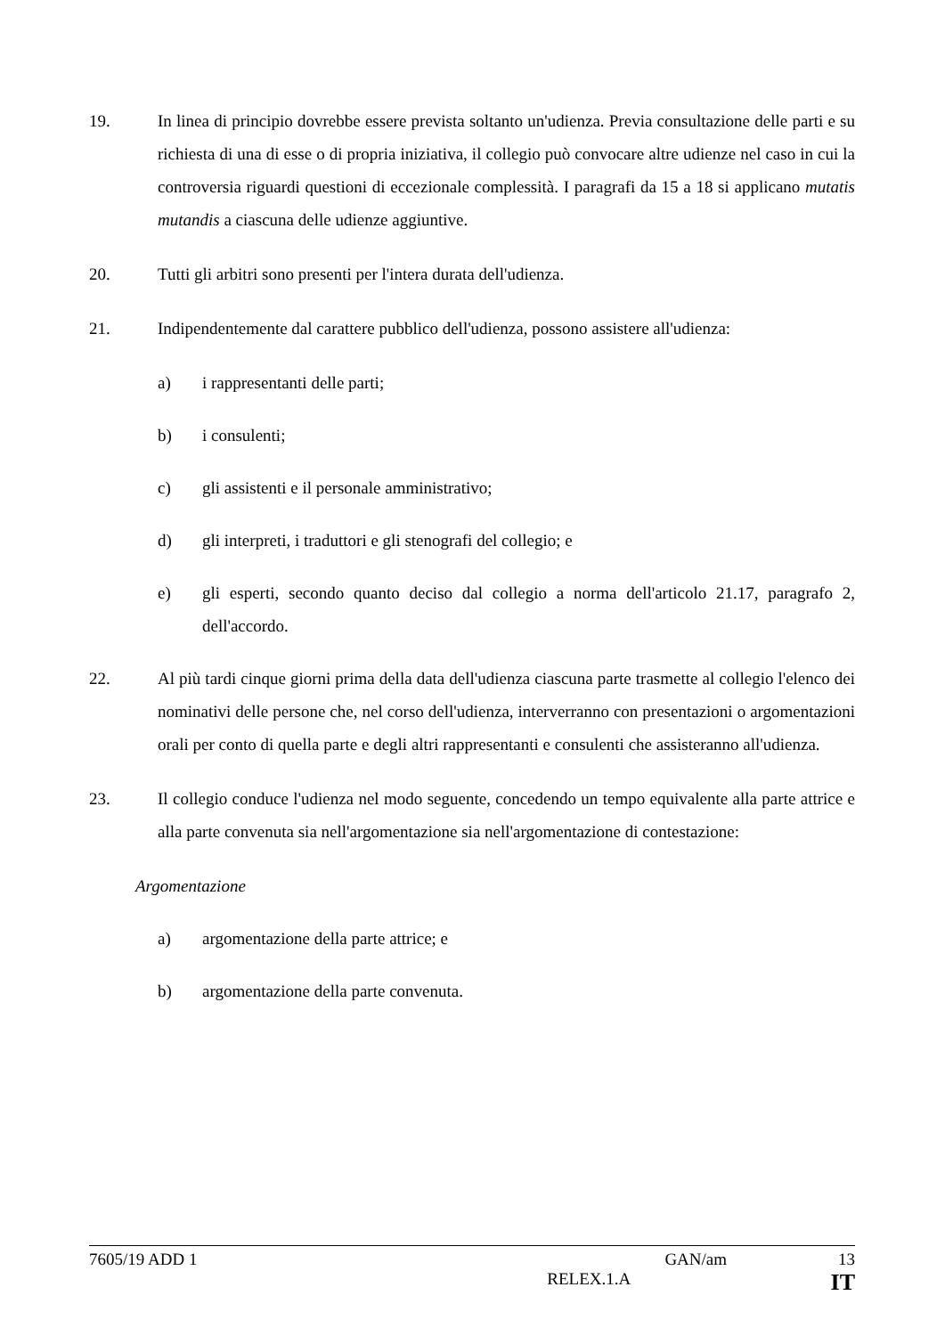19. In linea di principio dovrebbe essere prevista soltanto un'udienza. Previa consultazione delle parti e su richiesta di una di esse o di propria iniziativa, il collegio può convocare altre udienze nel caso in cui la controversia riguardi questioni di eccezionale complessità. I paragrafi da 15 a 18 si applicano mutatis mutandis a ciascuna delle udienze aggiuntive.
20. Tutti gli arbitri sono presenti per l'intera durata dell'udienza.
21. Indipendentemente dal carattere pubblico dell'udienza, possono assistere all'udienza:
a) i rappresentanti delle parti;
b) i consulenti;
c) gli assistenti e il personale amministrativo;
d) gli interpreti, i traduttori e gli stenografi del collegio; e
e) gli esperti, secondo quanto deciso dal collegio a norma dell'articolo 21.17, paragrafo 2, dell'accordo.
22. Al più tardi cinque giorni prima della data dell'udienza ciascuna parte trasmette al collegio l'elenco dei nominativi delle persone che, nel corso dell'udienza, interverranno con presentazioni o argomentazioni orali per conto di quella parte e degli altri rappresentanti e consulenti che assisteranno all'udienza.
23. Il collegio conduce l'udienza nel modo seguente, concedendo un tempo equivalente alla parte attrice e alla parte convenuta sia nell'argomentazione sia nell'argomentazione di contestazione:
Argomentazione
a) argomentazione della parte attrice; e
b) argomentazione della parte convenuta.
7605/19 ADD 1 GAN/am 13
RELEX.1.A IT